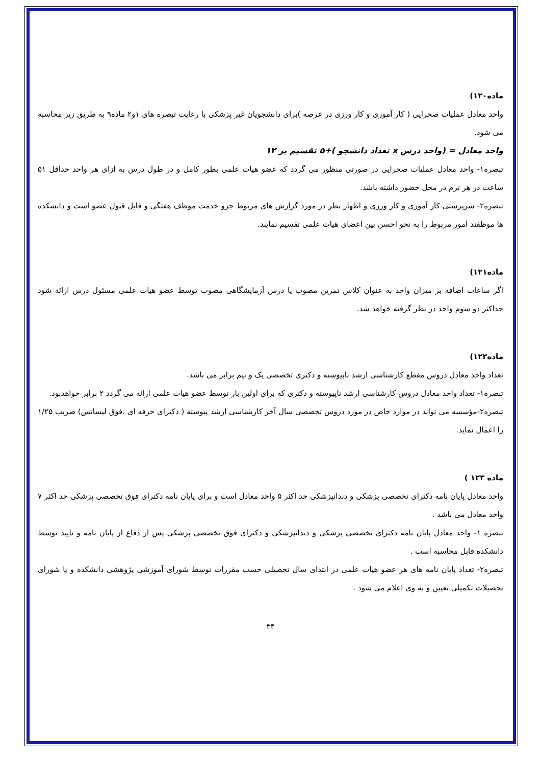ماده۱۲۰)
واحد معادل عملیات صحرایی ( کار آموزی و کار ورزی در عرصه )برای دانشجویان غیر پزشکی با رعایت تبصره های ۱و۲ ماده۹ به طریق زیر محاسبه می شود.
واحد معادل = (واحد درس x تعداد دانشجو )+۵ تقسیم بر ۱۲
تبصره۱- واحد معادل عملیات صحرایی در صورتی منظور می گردد که عضو هیات علمی بطور کامل و در طول درس به ازای هر واحد حداقل ۵۱ ساعت در هر ترم در محل حضور داشته باشد.
تبصره۲- سرپرستی کار آموزی و کار ورزی و اظهار نظر در مورد گزارش های مربوط جزو خدمت موظف هفتگی و قابل قبول عضو است و دانشکده ها موظفند امور مربوط را به نحو احسن بین اعضای هیات علمی تقسیم نمایند.
ماده۱۲۱)
اگر ساعات اضافه بر میزان واحد به عنوان کلاس تمرین مصوب یا درس آزمایشگاهی مصوب توسط عضو هیات علمی مسئول درس ارائه شود حداکثر دو سوم واحد در نظر گرفته خواهد شد.
ماده۱۲۲)
تعداد واحد معادل دروس مقطع کارشناسی ارشد ناپیوسته و دکتری تخصصی یک و نیم برابر می باشد.
تبصره۱- تعداد واحد معادل دروس کارشناسی ارشد ناپیوسته و دکتری که برای اولین بار توسط عضو هیات علمی ارائه می گردد ۲ برابر خواهدبود.
تبصره۲-مؤسسه می تواند در موارد خاص در مورد دروس تخصصی سال آخر کارشناسی ارشد پیوسته ( دکترای حرفه ای ،فوق لیسانس) ضریب ۱/۲۵ را اعمال نماید.
ماده ۱۲۳ )
واحد معادل پایان نامه دکترای تخصصی پزشکی و دندانپزشکی حد اکثر ۵ واحد معادل است و برای پایان نامه دکترای فوق تخصصی پزشکی حد اکثر ۷ واحد معادل می باشد .
تبصره ۱- واحد معادل پایان نامه دکترای تخصصی پزشکی و دندانپزشکی و دکترای فوق تخصصی پزشکی پس از دفاع از پایان نامه و تایید توسط دانشکده قابل محاسبه است .
تبصره۲- تعداد پایان نامه های هر عضو هیات علمی در ابتدای سال تحصیلی حسب مقررات توسط شورای آموزشی پژوهشی دانشکده و یا شورای تحصیلات تکمیلی تعیین و به وی اعلام می شود .
۳۴